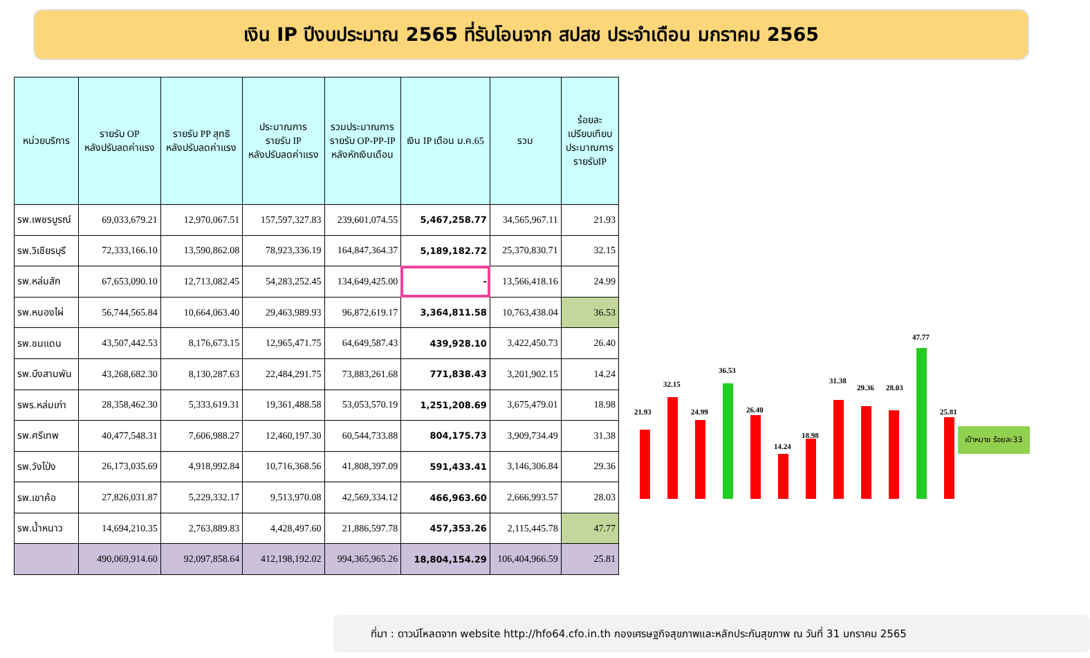เงิน IP ปีงบประมาณ 2565 ที่รับโอนจาก สปสช ประจำเดือน มกราคม 2565
| หน่วยบริการ | รายรับ OP หลังปรับลดค่าแรง | รายรับ PP สุทธิ หลังปรับลดค่าแรง | ประมาณการ รายรับ IP หลังปรับลดค่าแรง | รวมประมาณการ รายรับ OP-PP-IP หลังหักเงินเดือน | เงิน IP เดือน ม.ค.65 | รวม | ร้อยละ เปรียบเทียบ ประมาณการ รายรับIP |
| --- | --- | --- | --- | --- | --- | --- | --- |
| รพ.เพชรบูรณ์ | 69,033,679.21 | 12,970,067.51 | 157,597,327.83 | 239,601,074.55 | 5,467,258.77 | 34,565,967.11 | 21.93 |
| รพ.วิเชียรบุรี | 72,333,166.10 | 13,590,862.08 | 78,923,336.19 | 164,847,364.37 | 5,189,182.72 | 25,370,830.71 | 32.15 |
| รพ.หล่มสัก | 67,653,090.10 | 12,713,082.45 | 54,283,252.45 | 134,649,425.00 | - | 13,566,418.16 | 24.99 |
| รพ.หนองไผ่ | 56,744,565.84 | 10,664,063.40 | 29,463,989.93 | 96,872,619.17 | 3,364,811.58 | 10,763,438.04 | 36.53 |
| รพ.ชนแดน | 43,507,442.53 | 8,176,673.15 | 12,965,471.75 | 64,649,587.43 | 439,928.10 | 3,422,450.73 | 26.40 |
| รพ.บึงสามพัน | 43,268,682.30 | 8,130,287.63 | 22,484,291.75 | 73,883,261.68 | 771,838.43 | 3,201,902.15 | 14.24 |
| รพร.หล่มเก่า | 28,358,462.30 | 5,333,619.31 | 19,361,488.58 | 53,053,570.19 | 1,251,208.69 | 3,675,479.01 | 18.98 |
| รพ.ศรีเทพ | 40,477,548.31 | 7,606,988.27 | 12,460,197.30 | 60,544,733.88 | 804,175.73 | 3,909,734.49 | 31.38 |
| รพ.วังโป่ง | 26,173,035.69 | 4,918,992.84 | 10,716,368.56 | 41,808,397.09 | 591,433.41 | 3,146,306.84 | 29.36 |
| รพ.เขาค้อ | 27,826,031.87 | 5,229,332.17 | 9,513,970.08 | 42,569,334.12 | 466,963.60 | 2,666,993.57 | 28.03 |
| รพ.น้ำหนาว | 14,694,210.35 | 2,763,889.83 | 4,428,497.60 | 21,886,597.78 | 457,353.26 | 2,115,445.78 | 47.77 |
| | 490,069,914.60 | 92,097,858.64 | 412,198,192.02 | 994,365,965.26 | 18,804,154.29 | 106,404,966.59 | 25.81 |
21.93
32.15
24.99
36.53
26.40
14.24
18.98
31.38
29.36 28.03
47.77
25.81
เป้าหมาย ร้อยละ33
ที่มา : ดาวน์โหลดจาก website http://hfo64.cfo.in.th กองเศรษฐกิจสุขภาพและหลักประกันสุขภาพ ณ วันที่ 31 มกราคม 2565